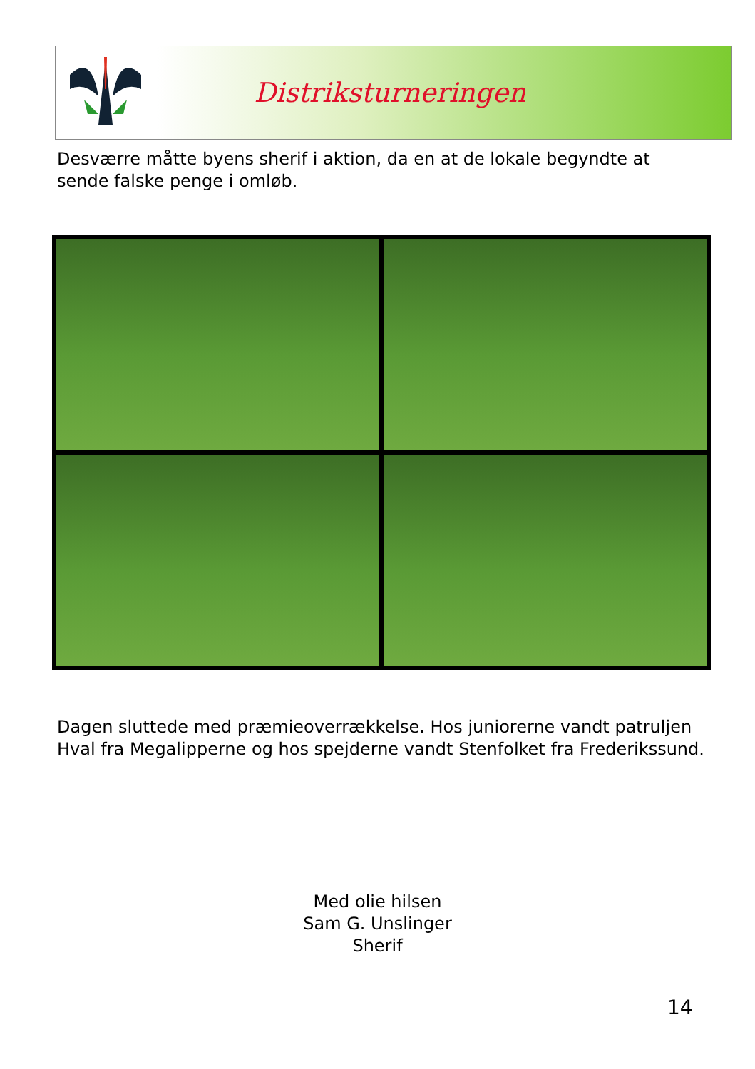Distriksturneringen
Desværre måtte byens sherif i aktion, da en at de lokale begyndte at sende falske penge i omløb.
Dagen sluttede med præmieoverrækkelse. Hos juniorerne vandt patruljen Hval fra Megalipperne og hos spejderne vandt Stenfolket fra Frederikssund.
Med olie hilsen
Sam G. Unslinger
Sherif
14